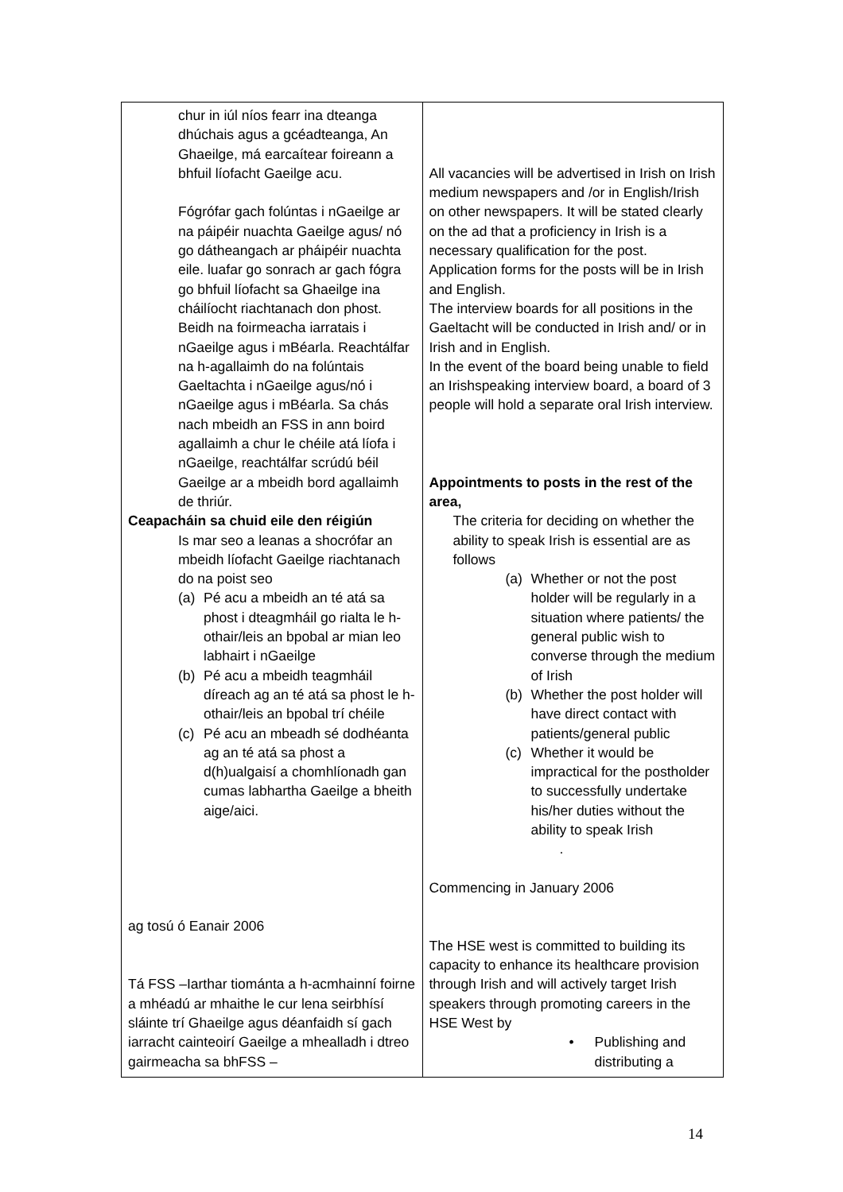| chur in iúl níos fearr ina dteanga dhúchais agus a gcéadteanga, An Ghaeilge, má earcaítear foireann a bhfuil líofacht Gaeilge acu. Fógrófar gach folúntas i nGaeilge ar na páipéir nuachta Gaeilge agus/ nó go dátheangach ar pháipéir nuachta eile. luafar go sonrach ar gach fógra go bhfuil líofacht sa Ghaeilge ina cháilíocht riachtanach don phost. Beidh na foirmeacha iarratais i nGaeilge agus i mBéarla. Reachtálfar na h-agallaimh do na folúntais Gaeltachta i nGaeilge agus/nó i nGaeilge agus i mBéarla. Sa chás nach mbeidh an FSS in ann boird agallaimh a chur le chéile atá líofa i nGaeilge, reachtálfar scrúdú béil Gaeilge ar a mbeidh bord agallaimh de thriúr. Ceapacháin sa chuid eile den réigiún Is mar seo a leanas a shocrófar an mbeidh líofacht Gaeilge riachtanach do na poist seo (a) Pé acu a mbeidh an té atá sa phost i dteagmháil go rialta le h-othair/leis an bpobal ar mian leo labhairt i nGaeilge (b) Pé acu a mbeidh teagmháil díreach ag an té atá sa phost le h-othair/leis an bpobal trí chéile (c) Pé acu an mbeadh sé dodhéanta ag an té atá sa phost a d(h)ualgaisí a chomhlíonadh gan cumas labhartha Gaeilge a bheith aige/aici. ag tosú ó Eanair 2006 Tá FSS –Iarthar tiománta a h-acmhainní foirne a mhéadú ar mhaithe le cur lena seirbhísí sláinte trí Ghaeilge agus déanfaidh sí gach iarracht cainteoirí Gaeilge a mhealladh i dtreo gairmeacha sa bhFSS – | All vacancies will be advertised in Irish on Irish medium newspapers and /or in English/Irish on other newspapers. It will be stated clearly on the ad that a proficiency in Irish is a necessary qualification for the post. Application forms for the posts will be in Irish and English. The interview boards for all positions in the Gaeltacht will be conducted in Irish and/ or in Irish and in English. In the event of the board being unable to field an Irishspeaking interview board, a board of 3 people will hold a separate oral Irish interview. Appointments to posts in the rest of the area, The criteria for deciding on whether the ability to speak Irish is essential are as follows (a) Whether or not the post holder will be regularly in a situation where patients/ the general public wish to converse through the medium of Irish (b) Whether the post holder will have direct contact with patients/general public (c) Whether it would be impractical for the postholder to successfully undertake his/her duties without the ability to speak Irish . Commencing in January 2006 The HSE west is committed to building its capacity to enhance its healthcare provision through Irish and will actively target Irish speakers through promoting careers in the HSE West by • Publishing and distributing a |
14